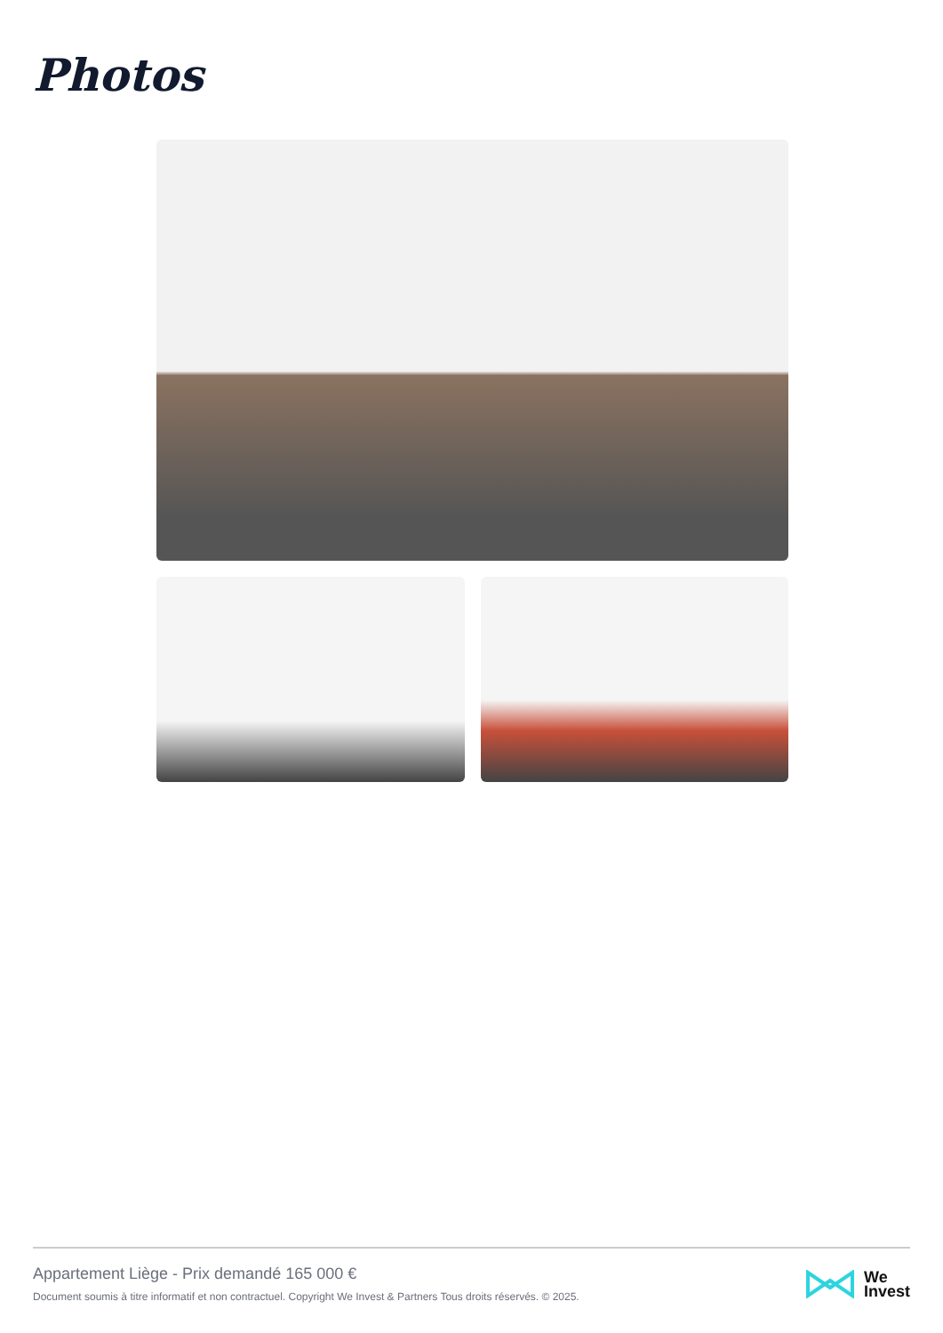Photos
Appartement Liège - Prix demandé 165 000 €
Document soumis à titre informatif et non contractuel. Copyright We Invest & Partners Tous droits réservés. © 2025.
We
Invest